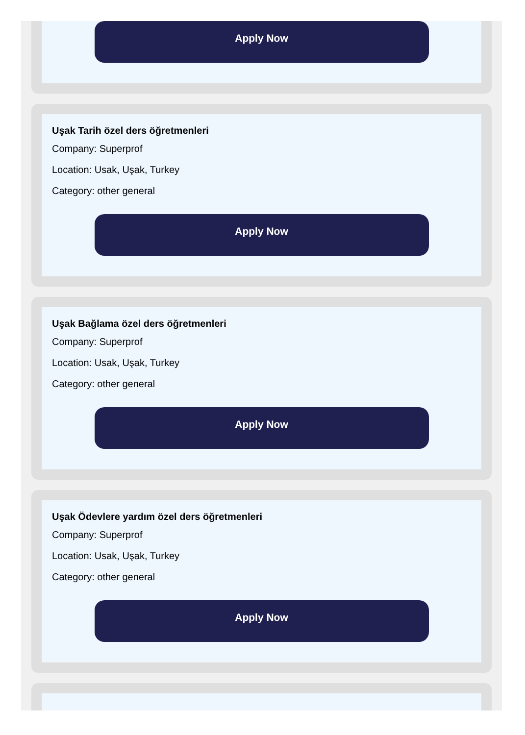Apply Now
Uşak Tarih özel ders öğretmenleri
Company: Superprof
Location: Usak, Uşak, Turkey
Category: other general
Apply Now
Uşak Bağlama özel ders öğretmenleri
Company: Superprof
Location: Usak, Uşak, Turkey
Category: other general
Apply Now
Uşak Ödevlere yardım özel ders öğretmenleri
Company: Superprof
Location: Usak, Uşak, Turkey
Category: other general
Apply Now